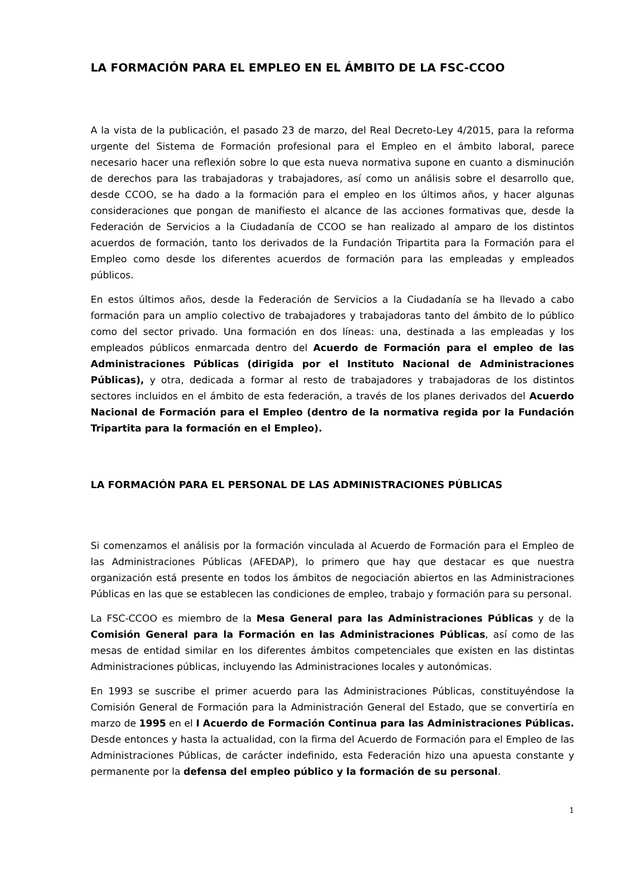LA FORMACIÓN PARA EL EMPLEO EN EL ÁMBITO DE LA FSC-CCOO
A la vista de la publicación, el pasado 23 de marzo, del Real Decreto-Ley 4/2015, para la reforma urgente del Sistema de Formación profesional para el Empleo en el ámbito laboral, parece necesario hacer una reflexión sobre lo que esta nueva normativa supone en cuanto a disminución de derechos para las trabajadoras y trabajadores, así como un análisis sobre el desarrollo que, desde CCOO, se ha dado a la formación para el empleo en los últimos años, y hacer algunas consideraciones que pongan de manifiesto el alcance de las acciones formativas que, desde la Federación de Servicios a la Ciudadanía de CCOO se han realizado al amparo de los distintos acuerdos de formación, tanto los derivados de la Fundación Tripartita para la Formación para el Empleo como desde los diferentes acuerdos de formación para las empleadas y empleados públicos.
En estos últimos años, desde la Federación de Servicios a la Ciudadanía se ha llevado a cabo formación para un amplio colectivo de trabajadores y trabajadoras tanto del ámbito de lo público como del sector privado. Una formación en dos líneas: una, destinada a las empleadas y los empleados públicos enmarcada dentro del Acuerdo de Formación para el empleo de las Administraciones Públicas (dirigida por el Instituto Nacional de Administraciones Públicas), y otra, dedicada a formar al resto de trabajadores y trabajadoras de los distintos sectores incluidos en el ámbito de esta federación, a través de los planes derivados del Acuerdo Nacional de Formación para el Empleo (dentro de la normativa regida por la Fundación Tripartita para la formación en el Empleo).
LA FORMACIÓN PARA EL PERSONAL DE LAS ADMINISTRACIONES PÚBLICAS
Si comenzamos el análisis por la formación vinculada al Acuerdo de Formación para el Empleo de las Administraciones Públicas (AFEDAP), lo primero que hay que destacar es que nuestra organización está presente en todos los ámbitos de negociación abiertos en las Administraciones Públicas en las que se establecen las condiciones de empleo, trabajo y formación para su personal.
La FSC-CCOO es miembro de la Mesa General para las Administraciones Públicas y de la Comisión General para la Formación en las Administraciones Públicas, así como de las mesas de entidad similar en los diferentes ámbitos competenciales que existen en las distintas Administraciones públicas, incluyendo las Administraciones locales y autonómicas.
En 1993 se suscribe el primer acuerdo para las Administraciones Públicas, constituyéndose la Comisión General de Formación para la Administración General del Estado, que se convertiría en marzo de 1995 en el I Acuerdo de Formación Continua para las Administraciones Públicas. Desde entonces y hasta la actualidad, con la firma del Acuerdo de Formación para el Empleo de las Administraciones Públicas, de carácter indefinido, esta Federación hizo una apuesta constante y permanente por la defensa del empleo público y la formación de su personal.
1